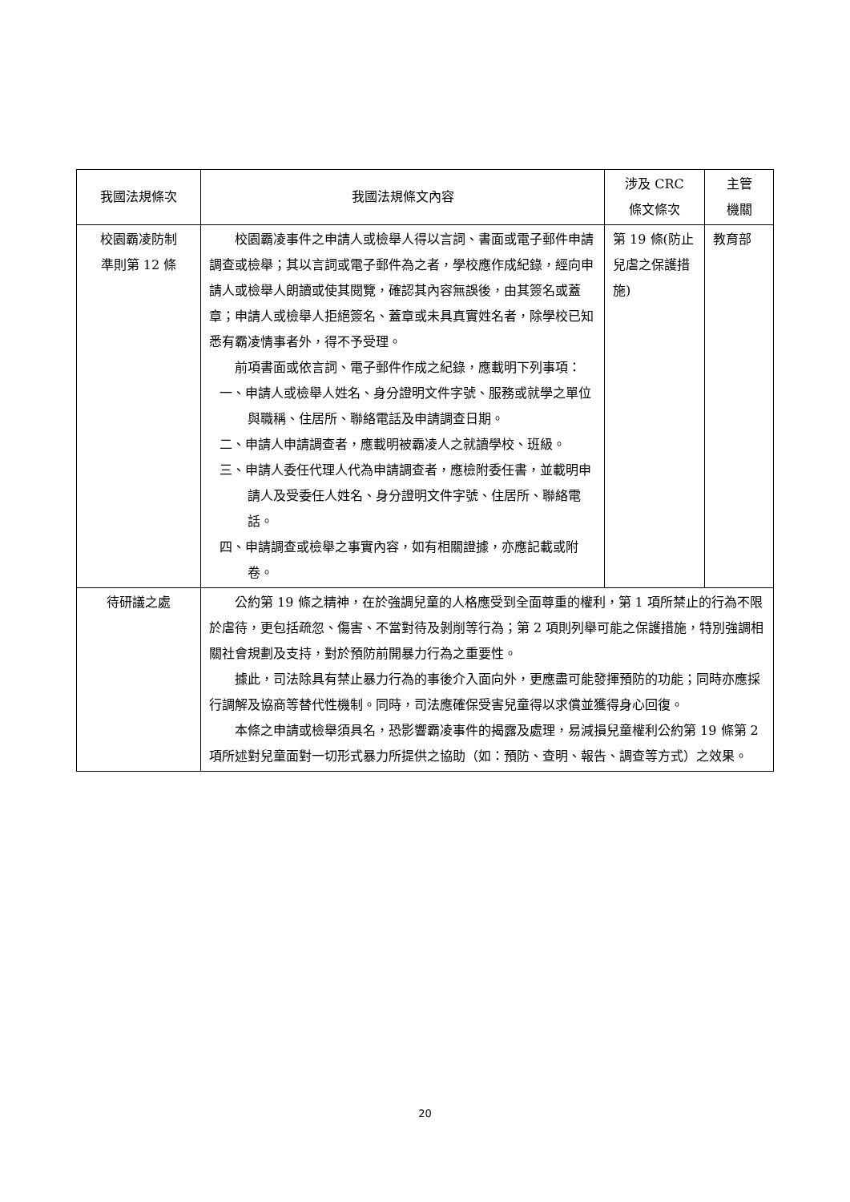| 我國法規條次 | 我國法規條文內容 | 涉及 CRC 條文條次 | 主管 機關 |
| --- | --- | --- | --- |
| 校園霸凌防制 準則第 12 條 | 校園霸凌事件之申請人或檢舉人得以言詞、書面或電子郵件申請調查或檢舉；其以言詞或電子郵件為之者，學校應作成紀錄，經向申請人或檢舉人朗讀或使其閱覽，確認其內容無誤後，由其簽名或蓋章；申請人或檢舉人拒絕簽名、蓋章或未具真實姓名者，除學校已知悉有霸凌情事者外，得不予受理。 前項書面或依言詞、電子郵件作成之紀錄，應載明下列事項： 一、申請人或檢舉人姓名、身分證明文件字號、服務或就學之單位與職稱、住居所、聯絡電話及申請調查日期。 二、申請人申請調查者，應載明被霸凌人之就讀學校、班級。 三、申請人委任代理人代為申請調查者，應檢附委任書，並載明申請人及受委任人姓名、身分證明文件字號、住居所、聯絡電話。 四、申請調查或檢舉之事實內容，如有相關證據，亦應記載或附卷。 | 第 19 條(防止兒虐之保護措施) | 教育部 |
| 待研議之處 | 公約第 19 條之精神，在於強調兒童的人格應受到全面尊重的權利，第 1 項所禁止的行為不限於虐待，更包括疏忽、傷害、不當對待及剝削等行為；第 2 項則列舉可能之保護措施，特別強調相關社會規劃及支持，對於預防前開暴力行為之重要性。 據此，司法除具有禁止暴力行為的事後介入面向外，更應盡可能發揮預防的功能；同時亦應採行調解及協商等替代性機制。同時，司法應確保受害兒童得以求償並獲得身心回復。 本條之申請或檢舉須具名，恐影響霸凌事件的揭露及處理，易減損兒童權利公約第 19 條第 2 項所述對兒童面對一切形式暴力所提供之協助（如：預防、查明、報告、調查等方式）之效果。 | | |
20